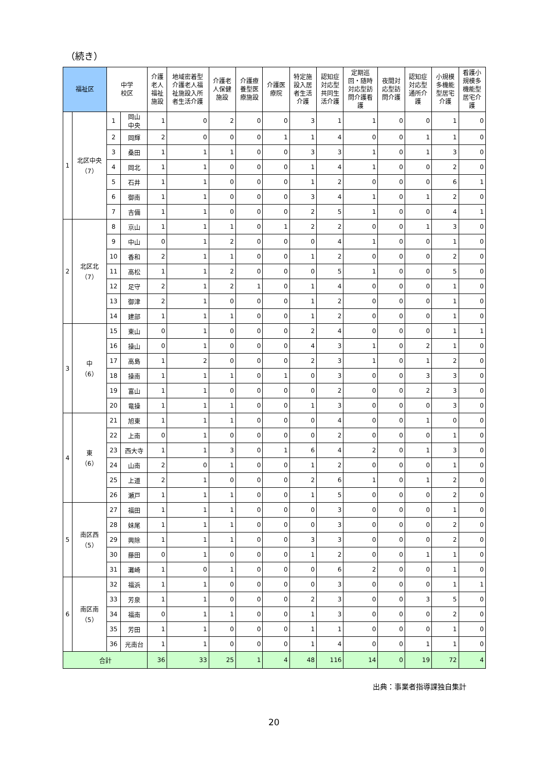（続き）
| 福祉区 | | 中学 校区 | | 介護 老人 福祉 施設 | 地域密着型 介護老人福 祉施設入所 者生活介護 | 介護老 人保健 施設 | 介護療 養型医 療施設 | 介護医 療院 | 特定施 設入居 者生活 介護 | 認知症 対応型 共同生 活介護 | 定期巡 回・随時 対応型訪 問介護看 護 | 夜間対 応型訪 問介護 | 認知症 対応型 通所介 護 | 小規模 多機能 型居宅 介護 | 看護小 規模多 機能型 居宅介 護 |
| --- | --- | --- | --- | --- | --- | --- | --- | --- | --- | --- | --- | --- | --- | --- | --- |
| 1 | 北区中央 （7） | 1 | 岡山 中央 | 1 | 0 | 2 | 0 | 0 | 3 | 1 | 1 | 0 | 0 | 1 | 0 |
| | | 2 | 岡輝 | 2 | 0 | 0 | 0 | 1 | 1 | 4 | 0 | 0 | 1 | 1 | 0 |
| | | 3 | 桑田 | 1 | 1 | 1 | 0 | 0 | 3 | 3 | 1 | 0 | 1 | 3 | 0 |
| | | 4 | 岡北 | 1 | 1 | 0 | 0 | 0 | 1 | 4 | 1 | 0 | 0 | 2 | 0 |
| | | 5 | 石井 | 1 | 1 | 0 | 0 | 0 | 1 | 2 | 0 | 0 | 0 | 6 | 1 |
| | | 6 | 御南 | 1 | 1 | 0 | 0 | 0 | 3 | 4 | 1 | 0 | 1 | 2 | 0 |
| | | 7 | 吉備 | 1 | 1 | 0 | 0 | 0 | 2 | 5 | 1 | 0 | 0 | 4 | 1 |
| 2 | 北区北 （7） | 8 | 京山 | 1 | 1 | 1 | 0 | 1 | 2 | 2 | 0 | 0 | 1 | 3 | 0 |
| | | 9 | 中山 | 0 | 1 | 2 | 0 | 0 | 0 | 4 | 1 | 0 | 0 | 1 | 0 |
| | | 10 | 香和 | 2 | 1 | 1 | 0 | 0 | 1 | 2 | 0 | 0 | 0 | 2 | 0 |
| | | 11 | 高松 | 1 | 1 | 2 | 0 | 0 | 0 | 5 | 1 | 0 | 0 | 5 | 0 |
| | | 12 | 足守 | 2 | 1 | 2 | 1 | 0 | 1 | 4 | 0 | 0 | 0 | 1 | 0 |
| | | 13 | 御津 | 2 | 1 | 0 | 0 | 0 | 1 | 2 | 0 | 0 | 0 | 1 | 0 |
| | | 14 | 建部 | 1 | 1 | 1 | 0 | 0 | 1 | 2 | 0 | 0 | 0 | 1 | 0 |
| 3 | 中 （6） | 15 | 東山 | 0 | 1 | 0 | 0 | 0 | 2 | 4 | 0 | 0 | 0 | 1 | 1 |
| | | 16 | 操山 | 0 | 1 | 0 | 0 | 0 | 4 | 3 | 1 | 0 | 2 | 1 | 0 |
| | | 17 | 高島 | 1 | 2 | 0 | 0 | 0 | 2 | 3 | 1 | 0 | 1 | 2 | 0 |
| | | 18 | 操南 | 1 | 1 | 1 | 0 | 1 | 0 | 3 | 0 | 0 | 3 | 3 | 0 |
| | | 19 | 富山 | 1 | 1 | 0 | 0 | 0 | 0 | 2 | 0 | 0 | 2 | 3 | 0 |
| | | 20 | 竜操 | 1 | 1 | 1 | 0 | 0 | 1 | 3 | 0 | 0 | 0 | 3 | 0 |
| 4 | 東 （6） | 21 | 旭東 | 1 | 1 | 1 | 0 | 0 | 0 | 4 | 0 | 0 | 1 | 0 | 0 |
| | | 22 | 上南 | 0 | 1 | 0 | 0 | 0 | 0 | 2 | 0 | 0 | 0 | 1 | 0 |
| | | 23 | 西大寺 | 1 | 1 | 3 | 0 | 1 | 6 | 4 | 2 | 0 | 1 | 3 | 0 |
| | | 24 | 山南 | 2 | 0 | 1 | 0 | 0 | 1 | 2 | 0 | 0 | 0 | 1 | 0 |
| | | 25 | 上道 | 2 | 1 | 0 | 0 | 0 | 2 | 6 | 1 | 0 | 1 | 2 | 0 |
| | | 26 | 瀬戸 | 1 | 1 | 1 | 0 | 0 | 1 | 5 | 0 | 0 | 0 | 2 | 0 |
| 5 | 南区西 （5） | 27 | 福田 | 1 | 1 | 1 | 0 | 0 | 0 | 3 | 0 | 0 | 0 | 1 | 0 |
| | | 28 | 妹尾 | 1 | 1 | 1 | 0 | 0 | 0 | 3 | 0 | 0 | 0 | 2 | 0 |
| | | 29 | 興除 | 1 | 1 | 1 | 0 | 0 | 3 | 3 | 0 | 0 | 0 | 2 | 0 |
| | | 30 | 藤田 | 0 | 1 | 0 | 0 | 0 | 1 | 2 | 0 | 0 | 1 | 1 | 0 |
| | | 31 | 灘崎 | 1 | 0 | 1 | 0 | 0 | 0 | 6 | 2 | 0 | 0 | 1 | 0 |
| 6 | 南区南 （5） | 32 | 福浜 | 1 | 1 | 0 | 0 | 0 | 0 | 3 | 0 | 0 | 0 | 1 | 1 |
| | | 33 | 芳泉 | 1 | 1 | 0 | 0 | 0 | 2 | 3 | 0 | 0 | 3 | 5 | 0 |
| | | 34 | 福南 | 0 | 1 | 1 | 0 | 0 | 1 | 3 | 0 | 0 | 0 | 2 | 0 |
| | | 35 | 芳田 | 1 | 1 | 0 | 0 | 0 | 1 | 1 | 0 | 0 | 0 | 1 | 0 |
| | | 36 | 光南台 | 1 | 1 | 0 | 0 | 0 | 1 | 4 | 0 | 0 | 1 | 1 | 0 |
| 合計 | | | | 36 | 33 | 25 | 1 | 4 | 48 | 116 | 14 | 0 | 19 | 72 | 4 |
出典：事業者指導課独自集計
20